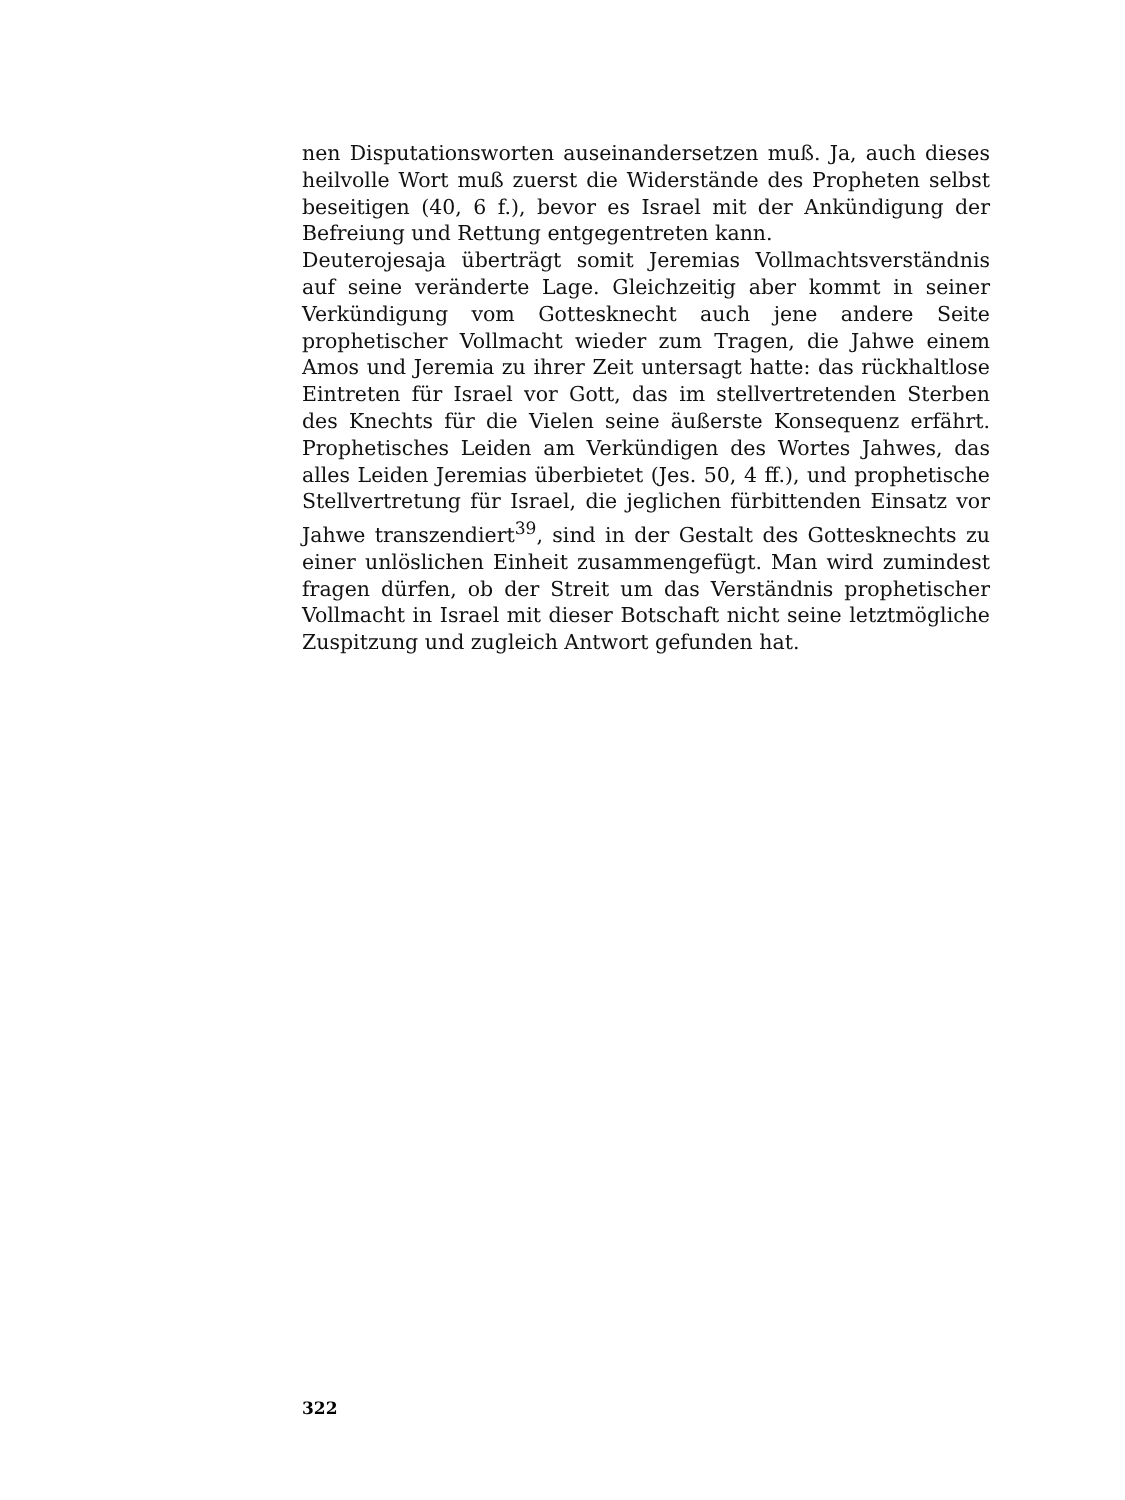nen Disputationsworten auseinandersetzen muß. Ja, auch dieses heilvolle Wort muß zuerst die Widerstände des Propheten selbst beseitigen (40, 6 f.), bevor es Israel mit der Ankündigung der Befreiung und Rettung entgegentreten kann.
Deuterojesaja überträgt somit Jeremias Vollmachtsverständnis auf seine veränderte Lage. Gleichzeitig aber kommt in seiner Verkündigung vom Gottesknecht auch jene andere Seite prophetischer Vollmacht wieder zum Tragen, die Jahwe einem Amos und Jeremia zu ihrer Zeit untersagt hatte: das rückhaltlose Eintreten für Israel vor Gott, das im stellvertretenden Sterben des Knechts für die Vielen seine äußerste Konsequenz erfährt. Prophetisches Leiden am Verkündigen des Wortes Jahwes, das alles Leiden Jeremias überbietet (Jes. 50, 4 ff.), und prophetische Stellvertretung für Israel, die jeglichen fürbittenden Einsatz vor Jahwe transzendiert<sup>39</sup>, sind in der Gestalt des Gottesknechts zu einer unlöslichen Einheit zusammengefügt. Man wird zumindest fragen dürfen, ob der Streit um das Verständnis prophetischer Vollmacht in Israel mit dieser Botschaft nicht seine letztmögliche Zuspitzung und zugleich Antwort gefunden hat.
322